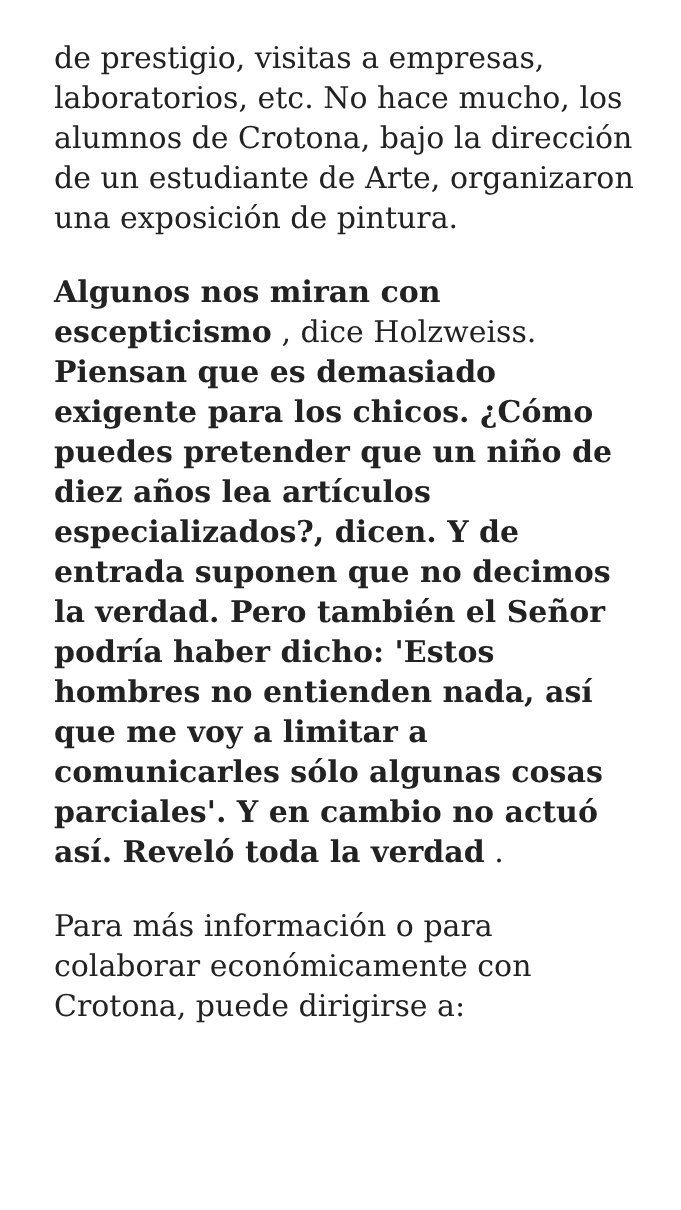de prestigio, visitas a empresas, laboratorios, etc. No hace mucho, los alumnos de Crotona, bajo la dirección de un estudiante de Arte, organizaron una exposición de pintura.
Algunos nos miran con escepticismo , dice Holzweiss. Piensan que es demasiado exigente para los chicos. ¿Cómo puedes pretender que un niño de diez años lea artículos especializados?, dicen. Y de entrada suponen que no decimos la verdad. Pero también el Señor podría haber dicho: 'Estos hombres no entienden nada, así que me voy a limitar a comunicarles sólo algunas cosas parciales'. Y en cambio no actuó así. Reveló toda la verdad .
Para más información o para colaborar económicamente con Crotona, puede dirigirse a: